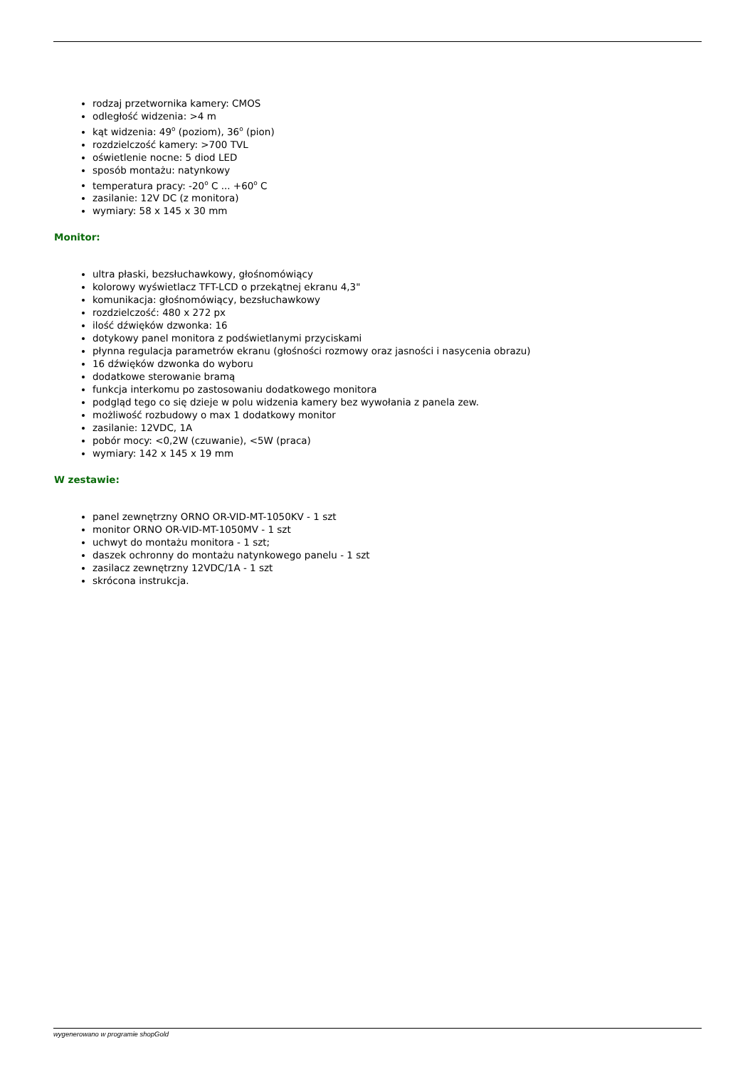rodzaj przetwornika kamery: CMOS
odległość widzenia: >4 m
kąt widzenia: 49<sup>o</sup> (poziom), 36<sup>o</sup> (pion)
rozdzielczość kamery: >700 TVL
oświetlenie nocne: 5 diod LED
sposób montażu: natynkowy
temperatura pracy: -20<sup>o</sup> C ... +60<sup>o</sup> C
zasilanie: 12V DC (z monitora)
wymiary: 58 x 145 x 30 mm
Monitor:
ultra płaski, bezsłuchawkowy, głośnomówiący
kolorowy wyświetlacz TFT-LCD o przekątnej ekranu 4,3"
komunikacja: głośnomówiący, bezsłuchawkowy
rozdzielczość: 480 x 272 px
ilość dźwięków dzwonka: 16
dotykowy panel monitora z podświetlanymi przyciskami
płynna regulacja parametrów ekranu (głośności rozmowy oraz jasności i nasycenia obrazu)
16 dźwięków dzwonka do wyboru
dodatkowe sterowanie bramą
funkcja interkomu po zastosowaniu dodatkowego monitora
podgląd tego co się dzieje w polu widzenia kamery bez wywołania z panela zew.
możliwość rozbudowy o max 1 dodatkowy monitor
zasilanie: 12VDC, 1A
pobór mocy: <0,2W (czuwanie), <5W (praca)
wymiary: 142 x 145 x 19 mm
W zestawie:
panel zewnętrzny ORNO OR-VID-MT-1050KV - 1 szt
monitor ORNO OR-VID-MT-1050MV - 1 szt
uchwyt do montażu monitora - 1 szt;
daszek ochronny do montażu natynkowego panelu - 1 szt
zasilacz zewnętrzny 12VDC/1A - 1 szt
skrócona instrukcja.
wygenerowano w programie shopGold